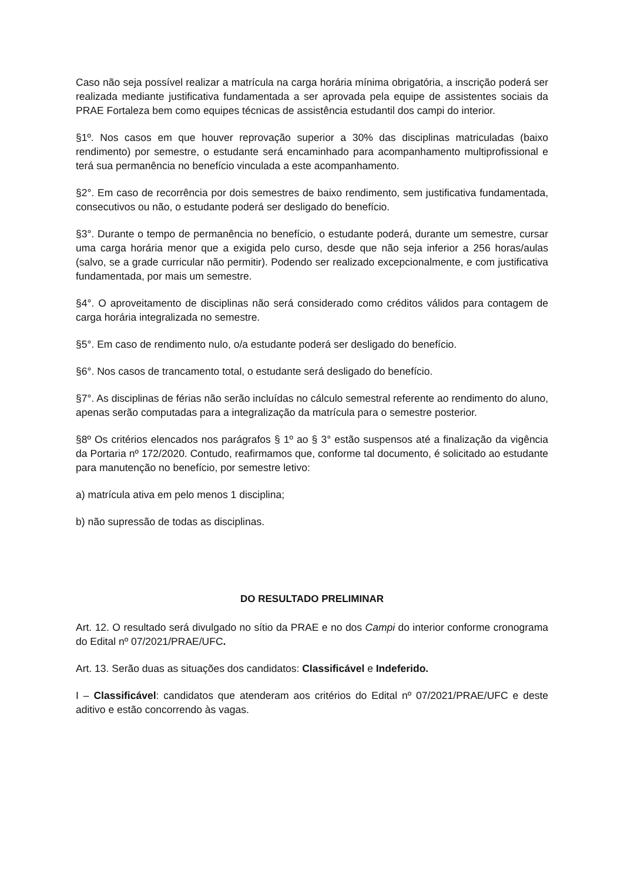Caso não seja possível realizar a matrícula na carga horária mínima obrigatória, a inscrição poderá ser realizada mediante justificativa fundamentada a ser aprovada pela equipe de assistentes sociais da PRAE Fortaleza bem como equipes técnicas de assistência estudantil dos campi do interior.
§1º. Nos casos em que houver reprovação superior a 30% das disciplinas matriculadas (baixo rendimento) por semestre, o estudante será encaminhado para acompanhamento multiprofissional e terá sua permanência no benefício vinculada a este acompanhamento.
§2°. Em caso de recorrência por dois semestres de baixo rendimento, sem justificativa fundamentada, consecutivos ou não, o estudante poderá ser desligado do benefício.
§3°. Durante o tempo de permanência no benefício, o estudante poderá, durante um semestre, cursar uma carga horária menor que a exigida pelo curso, desde que não seja inferior a 256 horas/aulas (salvo, se a grade curricular não permitir). Podendo ser realizado excepcionalmente, e com justificativa fundamentada, por mais um semestre.
§4°. O aproveitamento de disciplinas não será considerado como créditos válidos para contagem de carga horária integralizada no semestre.
§5°. Em caso de rendimento nulo, o/a estudante poderá ser desligado do benefício.
§6°. Nos casos de trancamento total, o estudante será desligado do benefício.
§7°. As disciplinas de férias não serão incluídas no cálculo semestral referente ao rendimento do aluno, apenas serão computadas para a integralização da matrícula para o semestre posterior.
§8º Os critérios elencados nos parágrafos § 1º ao § 3° estão suspensos até a finalização da vigência da Portaria nº 172/2020. Contudo, reafirmamos que, conforme tal documento, é solicitado ao estudante para manutenção no benefício, por semestre letivo:
a) matrícula ativa em pelo menos 1 disciplina;
b) não supressão de todas as disciplinas.
DO RESULTADO PRELIMINAR
Art. 12. O resultado será divulgado no sítio da PRAE e no dos Campi do interior conforme cronograma do Edital nº 07/2021/PRAE/UFC.
Art. 13. Serão duas as situações dos candidatos: Classificável e Indeferido.
I – Classificável: candidatos que atenderam aos critérios do Edital nº 07/2021/PRAE/UFC e deste aditivo e estão concorrendo às vagas.